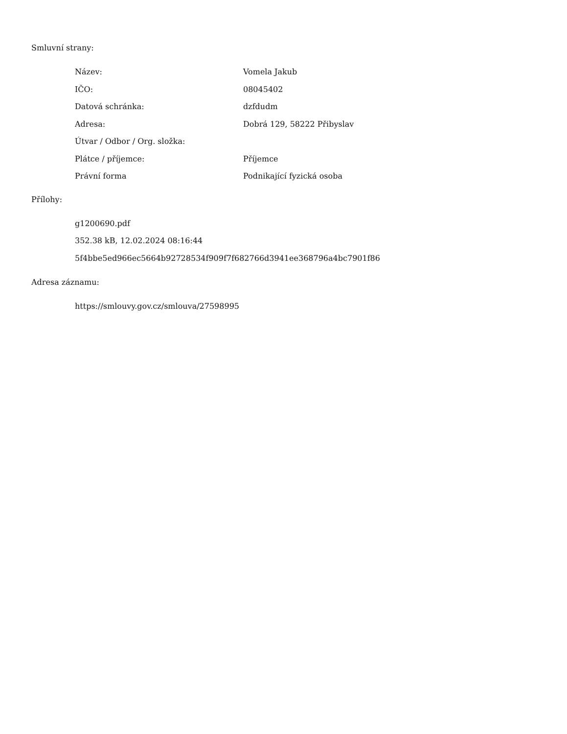Smluvní strany:
| Název: | Vomela Jakub |
| IČO: | 08045402 |
| Datová schránka: | dzfdudm |
| Adresa: | Dobrá 129, 58222 Přibyslav |
| Útvar / Odbor / Org. složka: | |
| Plátce / příjemce: | Příjemce |
| Právní forma | Podnikající fyzická osoba |
Přílohy:
g1200690.pdf
352.38 kB, 12.02.2024 08:16:44
5f4bbe5ed966ec5664b92728534f909f7f682766d3941ee368796a4bc7901f86
Adresa záznamu:
https://smlouvy.gov.cz/smlouva/27598995